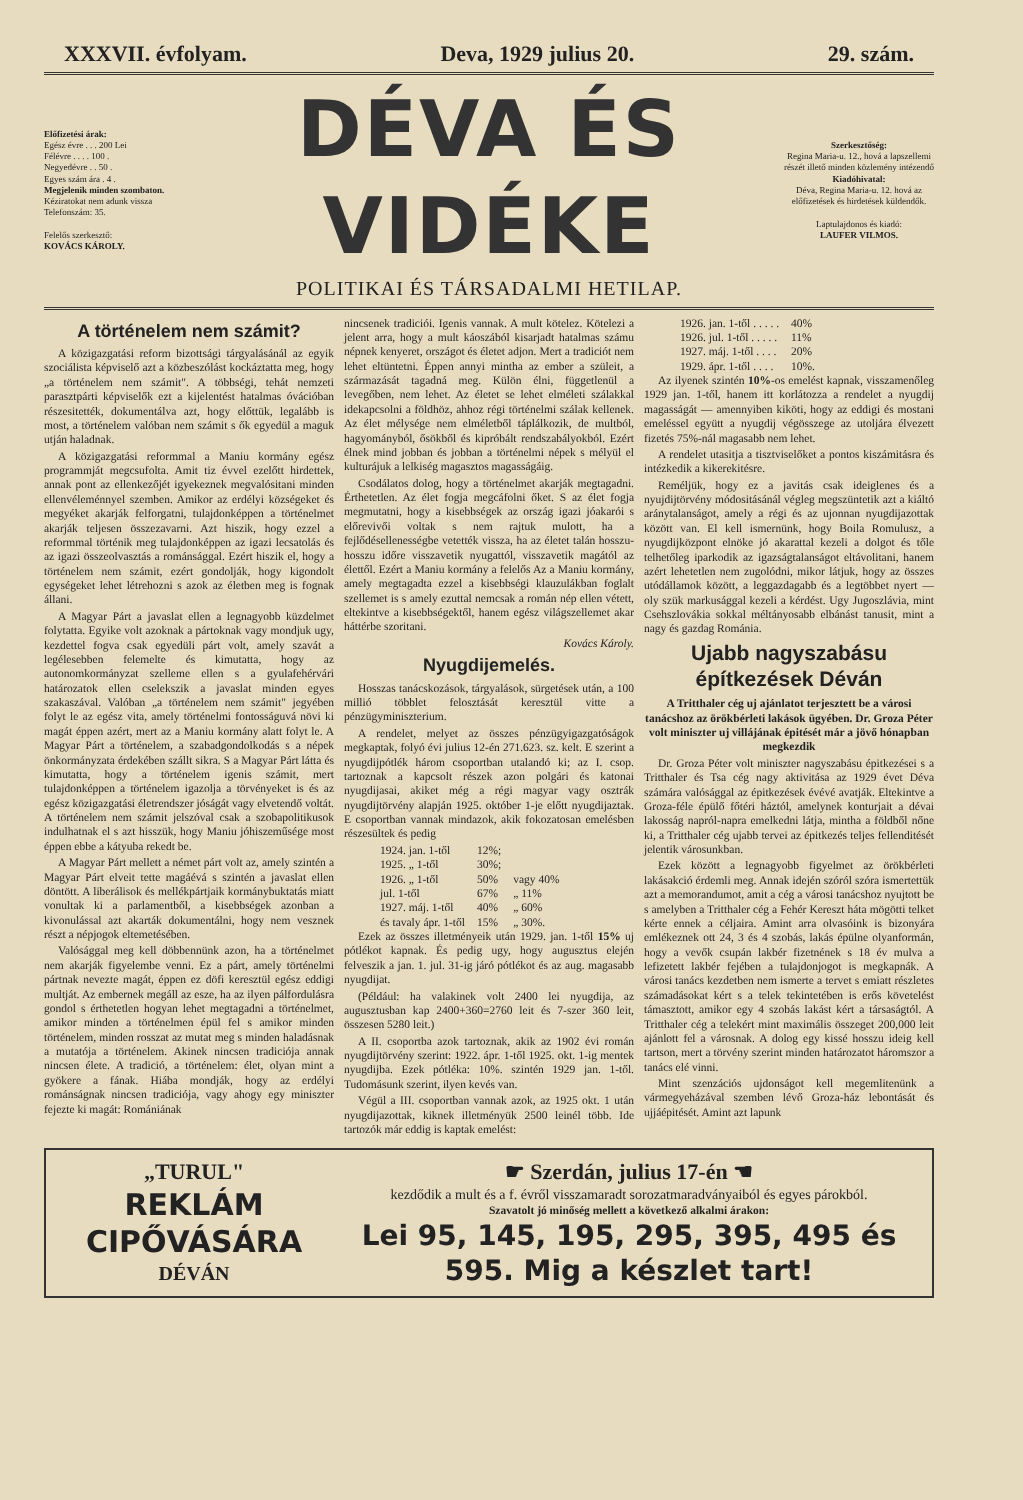XXXVII. évfolyam. Deva, 1929 julius 20. 29. szám.
Előfizetési árak:
Egész évre . . . 200 Lei
Félévre . . . . 100 .
Negyedévre . . 50 .
Egyes szám ára . 4 .
Megjelenik minden szombaton.
Kéziratokat nem adunk vissza
Telefonszám: 35.
Felelős szerkesztő:
KOVÁCS KÁROLY.
DÉVA ÉS VIDÉKE
POLITIKAI ÉS TÁRSADALMI HETILAP.
Szerkesztőség:
Regina Maria-u. 12., hová a lapszellemi részét illető minden közlemény intézendő
Kiadóhivatal:
Déva, Regina Maria-u. 12. hová az előfizetések és hirdetések küldendők.
Laptulajdonos és kiadó:
LAUFER VILMOS.
A történelem nem számit?
A közigazgatási reform bizottsági tárgyalásánál az egyik szociálista képviselő azt a közbeszólást kockáztatta meg, hogy „a történelem nem számit". A többségi, tehát nemzeti parasztpárti képviselők ezt a kijelentést hatalmas óvációban részesitették, dokumentálva azt, hogy előttük, legalább is most, a történelem valóban nem számit s ők egyedül a maguk utján haladnak.
A közigazgatási reformmal a Maniu kormány egész programmját megcsufolta. Amit tiz évvel ezelőtt hirdettek, annak pont az ellenkezőjét igyekeznek megvalósitani minden ellenvéleménnyel szemben. Amikor az erdélyi községeket és megyéket akarják felforgatni, tulajdonképpen a történelmet akarják teljesen összezavarni. Azt hiszik, hogy ezzel a reformmal történik meg tulajdonképpen az igazi lecsatolás és az igazi összeolvasztás a románsággal. Ezért hiszik el, hogy a történelem nem számit, ezért gondolják, hogy kigondolt egységeket lehet létrehozni s azok az életben meg is fognak állani.
A Magyar Párt a javaslat ellen a legnagyobb küzdelmet folytatta. Egyike volt azoknak a pártoknak vagy mondjuk ugy, kezdettel fogva csak egyedüli párt volt, amely szavát a legélesebben felemelte és kimutatta, hogy az autonomkormányzat szelleme ellen s a gyulafehérvári határozatok ellen cselekszik a javaslat minden egyes szakaszával. Valóban „a történelem nem számit" jegyében folyt le az egész vita, amely történelmi fontosságuvá növi ki magát éppen azért, mert az a Maniu kormány alatt folyt le. A Magyar Párt a történelem, a szabadgondolkodás s a népek önkormányzata érdekében szállt sikra. S a Magyar Párt látta és kimutatta, hogy a történelem igenis számit, mert tulajdonképpen a történelem igazolja a törvényeket is és az egész közigazgatási életrendszer jóságát vagy elvetendő voltát. A történelem nem számit jelszóval csak a szobapolitikusok indulhatnak el s azt hisszük, hogy Maniu jóhiszeműsége most éppen ebbe a kátyuba rekedt be.
A Magyar Párt mellett a német párt volt az, amely szintén a Magyar Párt elveit tette magáévá s szintén a javaslat ellen döntött. A liberálisok és mellékpártjaik kormánybuktatás miatt vonultak ki a parlamentből, a kisebbségek azonban a kivonulással azt akarták dokumentálni, hogy nem vesznek részt a népjogok eltemetésében.
Valósággal meg kell döbbennünk azon, ha a történelmet nem akarják figyelembe venni. Ez a párt, amely történelmi pártnak nevezte magát, éppen ez döfi keresztül egész eddigi multját. Az embernek megáll az esze, ha az ilyen pálfordulásra gondol s érthetetlen hogyan lehet megtagadni a történelmet, amikor minden a történelmen épül fel s amikor minden történelem, minden rosszat az mutat meg s minden haladásnak a mutatója a történelem. Akinek nincsen tradiciója annak nincsen élete. A tradició, a történelem: élet, olyan mint a gyökere a fának. Hiába mondják, hogy az erdélyi románságnak nincsen tradiciója, vagy ahogy egy miniszter fejezte ki magát: Romániának
nincsenek tradiciói. Igenis vannak. A mult kötelez. Kötelezi a jelent arra, hogy a mult káoszából kisarjadt hatalmas számu népnek kenyeret, országot és életet adjon. Mert a tradiciót nem lehet eltüntetni. Éppen annyi mintha az ember a szüleit, a származását tagadná meg. Külön élni, függetlenül a levegőben, nem lehet. Az életet se lehet elméleti szálakkal idekapcsolni a földhöz, ahhoz régi történelmi szálak kellenek. Az élet mélysége nem elméletből táplálkozik, de multból, hagyományból, ősökből és kipróbált rendszabályokból. Ezért élnek mind jobban és jobban a történelmi népek s mélyül el kulturájuk a lelkiség magasztos magasságáig.
Csodálatos dolog, hogy a történelmet akarják megtagadni. Érthetetlen. Az élet fogja megcáfolni őket. S az élet fogja megmutatni, hogy a kisebbségek az ország igazi jóakarói s előrevivői voltak s nem rajtuk mulott, ha a fejlődésellenességbe vetették vissza, ha az életet talán hosszu-hosszu időre visszavetik nyugattól, visszavetik magától az élettől. Ezért a Maniu kormány a felelős Az a Maniu kormány, amely megtagadta ezzel a kisebbségi klauzulákban foglalt szellemet is s amely ezuttal nemcsak a román nép ellen vétett, eltekintve a kisebbségektől, hanem egész világszellemet akar háttérbe szoritani.
Kovács Károly.
Nyugdijemelés.
Hosszas tanácskozások, tárgyalások, sürgetések után, a 100 millió többlet felosztását keresztül vitte a pénzügyminiszterium.
A rendelet, melyet az összes pénzügyigazgatóságok megkaptak, folyó évi julius 12-én 271.623. sz. kelt. E szerint a nyugdijpótlék három csoportban utalandó ki; az I. csop. tartoznak a kapcsolt részek azon polgári és katonai nyugdijasai, akiket még a régi magyar vagy osztrák nyugdijtörvény alapján 1925. október 1-je előtt nyugdijaztak. E csoportban vannak mindazok, akik fokozatosan emelésben részesültek és pedig
| 1924. jan. 1-től | 12%; | |
| 1925. „ 1-től | 30%; | |
| 1926. „ 1-től | 50% | vagy 40% |
| jul. 1-től | 67% | „ 11% |
| 1927. máj. 1-től | 40% | „ 60% |
| és tavaly ápr. 1-től | 15% | „ 30%. |
Ezek az összes illetményeik után 1929. jan. 1-től 15% uj pótlékot kapnak. És pedig ugy, hogy augusztus elején felveszik a jan. 1. jul. 31-ig járó pótlékot és az aug. magasabb nyugdijat.
(Például: ha valakinek volt 2400 lei nyugdija, az augusztusban kap 2400+360=2760 leit és 7-szer 360 leit, összesen 5280 leit.)
A II. csoportba azok tartoznak, akik az 1902 évi román nyugdijtörvény szerint: 1922. ápr. 1-től 1925. okt. 1-ig mentek nyugdijba. Ezek pótléka: 10%. szintén 1929 jan. 1-től. Tudomásunk szerint, ilyen kevés van.
Végül a III. csoportban vannak azok, az 1925 okt. 1 után nyugdijazottak, kiknek illetményük 2500 leinél több. Ide tartozók már eddig is kaptak emelést:
| 1926. jan. 1-től . . . . . | 40% |
| 1926. jul. 1-től . . . . . | 11% |
| 1927. máj. 1-től . . . . | 20% |
| 1929. ápr. 1-től . . . . | 10%. |
Az ilyenek szintén 10%-os emelést kapnak, visszamenőleg 1929 jan. 1-től, hanem itt korlátozza a rendelet a nyugdij magasságát — amennyiben kiköti, hogy az eddigi és mostani emeléssel együtt a nyugdij végösszege az utoljára élvezett fizetés 75%-nál magasabb nem lehet.
A rendelet utasitja a tisztviselőket a pontos kiszámitásra és intézkedik a kikerekitésre.
Reméljük, hogy ez a javitás csak ideiglenes és a nyujdijtörvény módositásánál végleg megszüntetik azt a kiáltó aránytalanságot, amely a régi és az ujonnan nyugdijazottak között van. El kell ismernünk, hogy Boila Romulusz, a nyugdijközpont elnöke jó akarattal kezeli a dolgot és tőle telhetőleg iparkodik az igazságtalanságot eltávolitani, hanem azért lehetetlen nem zugolódni, mikor látjuk, hogy az összes utódállamok között, a leggazdagabb és a legtöbbet nyert — oly szük markusággal kezeli a kérdést. Ugy Jugoszlávia, mint Csehszlovákia sokkal méltányosabb elbánást tanusit, mint a nagy és gazdag Románia.
Ujabb nagyszabásu építkezések Déván
A Tritthaler cég uj ajánlatot terjesztett be a városi tanácshoz az örökbérleti lakások ügyében. Dr. Groza Péter volt miniszter uj villájának épitését már a jövő hónapban megkezdik
Dr. Groza Péter volt miniszter nagyszabásu épitkezései s a Tritthaler és Tsa cég nagy aktivitása az 1929 évet Déva számára valósággal az épitkezések évévé avatják. Eltekintve a Groza-féle épülő főtéri háztól, amelynek konturjait a dévai lakosság napról-napra emelkedni látja, mintha a földből nőne ki, a Tritthaler cég ujabb tervei az épitkezés teljes fellenditését jelentik városunkban.
Ezek között a legnagyobb figyelmet az örökbérleti lakásakció érdemli meg. Annak idején szóról szóra ismertettük azt a memorandumot, amit a cég a városi tanácshoz nyujtott be s amelyben a Tritthaler cég a Fehér Kereszt háta mögötti telket kérte ennek a céljaira. Amint arra olvasóink is bizonyára emlékeznek ott 24, 3 és 4 szobás, lakás épülne olyanformán, hogy a vevők csupán lakbér fizetnének s 18 év mulva a lefizetett lakbér fejében a tulajdonjogot is megkapnák. A városi tanács kezdetben nem ismerte a tervet s emiatt részletes számadásokat kért s a telek tekintetében is erős követelést támasztott, amikor egy 4 szobás lakást kért a társaságtól. A Tritthaler cég a telekért mint maximális összeget 200,000 leit ajánlott fel a városnak. A dolog egy kissé hosszu ideig kell tartson, mert a törvény szerint minden határozatot háromszor a tanács elé vinni.
Mint szenzációs ujdonságot kell megemlitenünk a vármegyeházával szemben lévő Groza-ház lebontását és ujjáépitését. Amint azt lapunk
„TURUL"
REKLÁM CIPŐVÁSÁRA
DÉVÁN
☛ Szerdán, julius 17-én ☚
kezdődik a mult és a f. évről visszamaradt sorozatmaradványaiból és egyes párokból.
Szavatolt jó minőség mellett a következő alkalmi árakon:
Lei 95, 145, 195, 295, 395, 495 és 595. Mig a készlet tart!